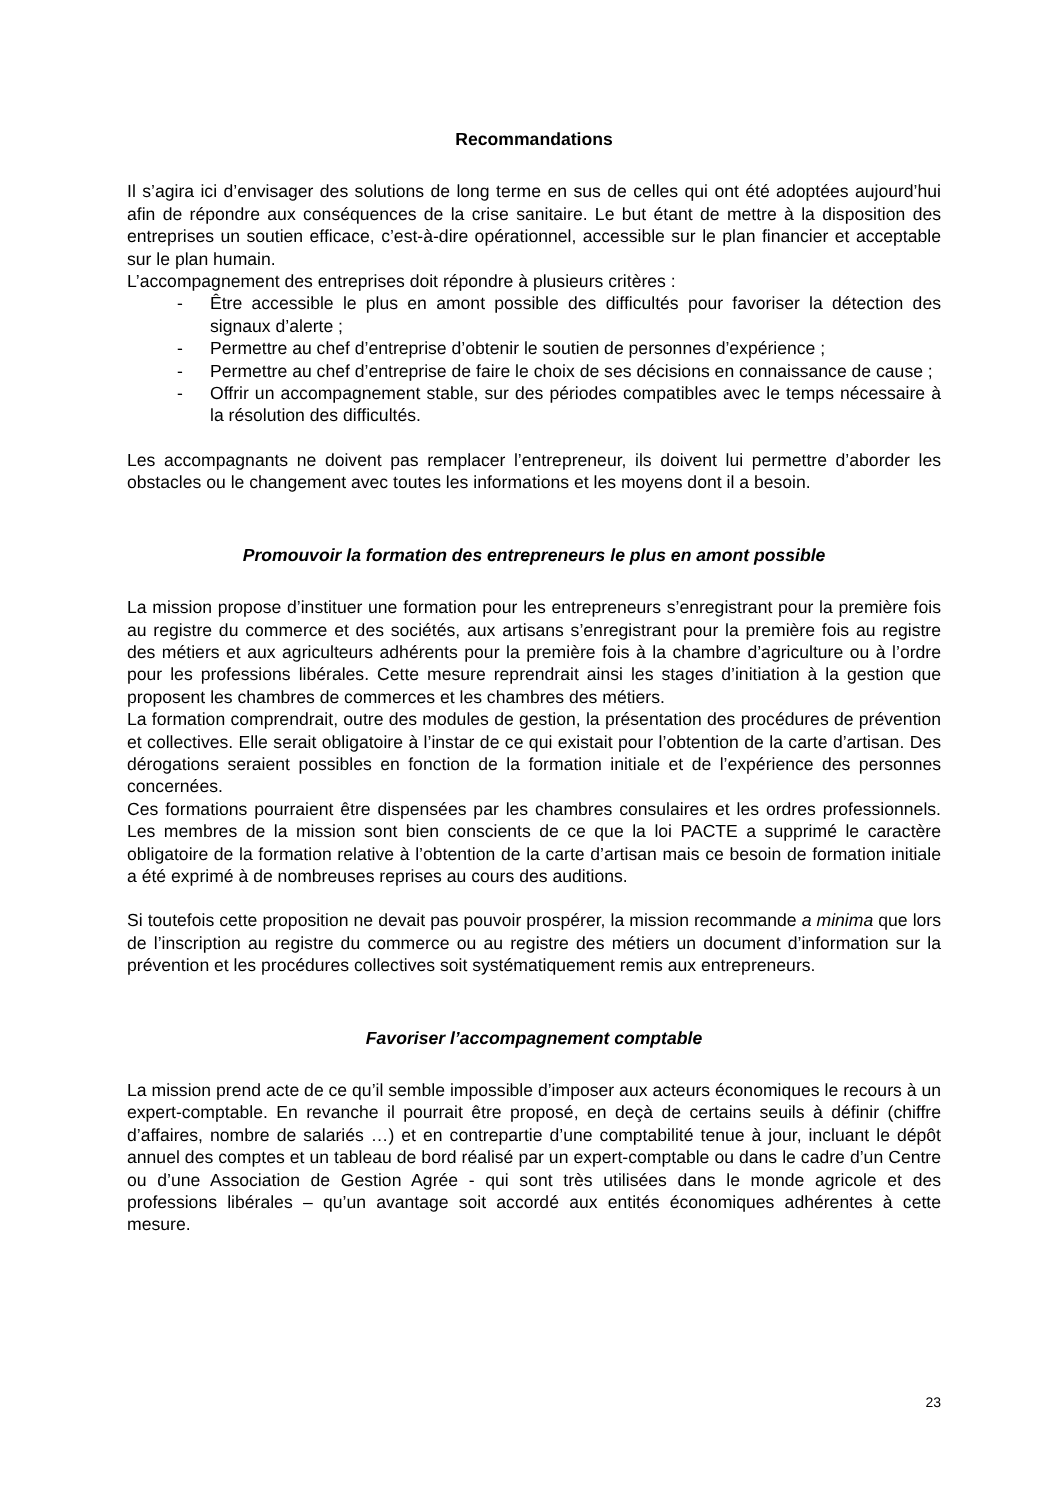Recommandations
Il s’agira ici d’envisager des solutions de long terme en sus de celles qui ont été adoptées aujourd’hui afin de répondre aux conséquences de la crise sanitaire. Le but étant de mettre à la disposition des entreprises un soutien efficace, c’est-à-dire opérationnel, accessible sur le plan financier et acceptable sur le plan humain.
L’accompagnement des entreprises doit répondre à plusieurs critères :
- Être accessible le plus en amont possible des difficultés pour favoriser la détection des signaux d’alerte ;
- Permettre au chef d’entreprise d’obtenir le soutien de personnes d’expérience ;
- Permettre au chef d’entreprise de faire le choix de ses décisions en connaissance de cause ;
- Offrir un accompagnement stable, sur des périodes compatibles avec le temps nécessaire à la résolution des difficultés.
Les accompagnants ne doivent pas remplacer l’entrepreneur, ils doivent lui permettre d’aborder les obstacles ou le changement avec toutes les informations et les moyens dont il a besoin.
Promouvoir la formation des entrepreneurs le plus en amont possible
La mission propose d’instituer une formation pour les entrepreneurs s’enregistrant pour la première fois au registre du commerce et des sociétés, aux artisans s’enregistrant pour la première fois au registre des métiers et aux agriculteurs adhérents pour la première fois à la chambre d’agriculture ou à l’ordre pour les professions libérales. Cette mesure reprendrait ainsi les stages d’initiation à la gestion que proposent les chambres de commerces et les chambres des métiers.
La formation comprendrait, outre des modules de gestion, la présentation des procédures de prévention et collectives. Elle serait obligatoire à l’instar de ce qui existait pour l’obtention de la carte d’artisan. Des dérogations seraient possibles en fonction de la formation initiale et de l’expérience des personnes concernées.
Ces formations pourraient être dispensées par les chambres consulaires et les ordres professionnels. Les membres de la mission sont bien conscients de ce que la loi PACTE a supprimé le caractère obligatoire de la formation relative à l’obtention de la carte d’artisan mais ce besoin de formation initiale a été exprimé à de nombreuses reprises au cours des auditions.
Si toutefois cette proposition ne devait pas pouvoir prospérer, la mission recommande a minima que lors de l’inscription au registre du commerce ou au registre des métiers un document d’information sur la prévention et les procédures collectives soit systématiquement remis aux entrepreneurs.
Favoriser l’accompagnement comptable
La mission prend acte de ce qu’il semble impossible d’imposer aux acteurs économiques le recours à un expert-comptable. En revanche il pourrait être proposé, en deçà de certains seuils à définir (chiffre d’affaires, nombre de salariés …) et en contrepartie d’une comptabilité tenue à jour, incluant le dépôt annuel des comptes et un tableau de bord réalisé par un expert-comptable ou dans le cadre d’un Centre ou d’une Association de Gestion Agrée - qui sont très utilisées dans le monde agricole et des professions libérales – qu’un avantage soit accordé aux entités économiques adhérentes à cette mesure.
23